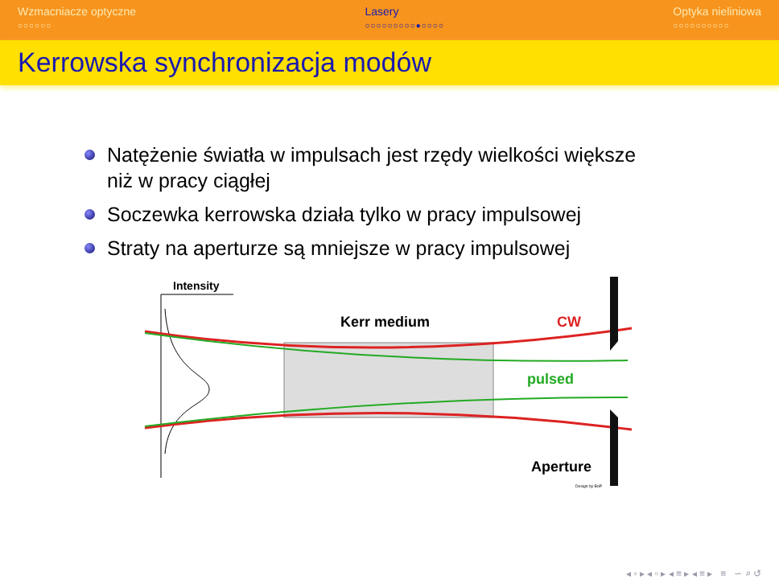Wzmacniacze optyczne
○○○○○○
Lasery
○○○○○○○○○●○○○○
Optyka nieliniowa
○○○○○○○○○○
Kerrowska synchronizacja modów
Natężenie światła w impulsach jest rzędy wielkości większe niż w pracy ciągłej
Soczewka kerrowska działa tylko w pracy impulsowej
Straty na aperturze są mniejsze w pracy impulsowej
Intensity
Kerr medium
CW
pulsed
Aperture
Design by BoP
◂ ▫ ▸ ◂ ▫ ▸ ◂ ≡ ▸ ◂ ≡ ▸ ≡ ∽ ⌕ ↺